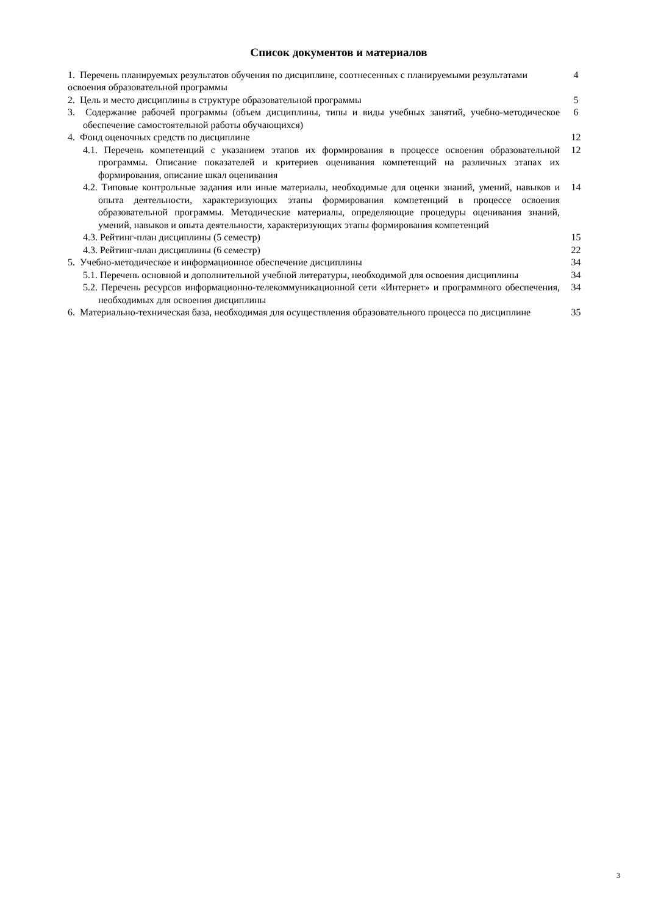Список документов и материалов
1. Перечень планируемых результатов обучения по дисциплине, соотнесенных с планируемыми результатами освоения образовательной программы
4
2. Цель и место дисциплины в структуре образовательной программы 5
3. Содержание рабочей программы (объем дисциплины, типы и виды учебных занятий, учебно-методическое обеспечение самостоятельной работы обучающихся)
6
4. Фонд оценочных средств по дисциплине 12
4.1. Перечень компетенций с указанием этапов их формирования в процессе освоения образовательной программы. Описание показателей и критериев оценивания компетенций на различных этапах их формирования, описание шкал оценивания
12
4.2. Типовые контрольные задания или иные материалы, необходимые для оценки знаний, умений, навыков и опыта деятельности, характеризующих этапы формирования компетенций в процессе освоения образовательной программы. Методические материалы, определяющие процедуры оценивания знаний, умений, навыков и опыта деятельности, характеризующих этапы формирования компетенций
14
4.3. Рейтинг-план дисциплины (5 семестр) 15
4.3. Рейтинг-план дисциплины (6 семестр) 22
5. Учебно-методическое и информационное обеспечение дисциплины 34
5.1. Перечень основной и дополнительной учебной литературы, необходимой для освоения дисциплины
34
5.2. Перечень ресурсов информационно-телекоммуникационной сети «Интернет» и программного обеспечения, необходимых для освоения дисциплины
34
6. Материально-техническая база, необходимая для осуществления образовательного процесса по дисциплине
35
3